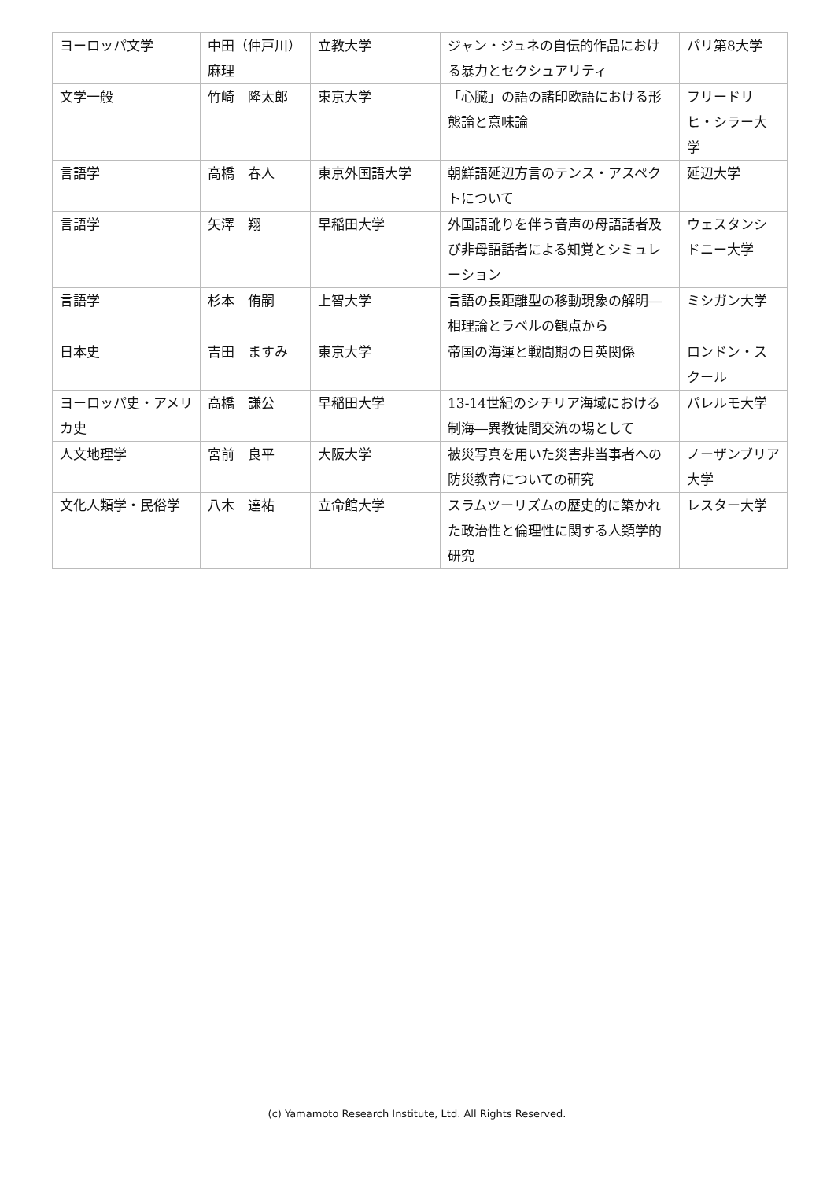| ヨーロッパ文学 | 中田（仲戸川）麻理 | 立教大学 | ジャン・ジュネの自伝的作品における暴力とセクシュアリティ | パリ第8大学 |
| 文学一般 | 竹崎 隆太郎 | 東京大学 | 「心臓」の語の諸印欧語における形態論と意味論 | フリードリヒ・シラー大学 |
| 言語学 | 高橋 春人 | 東京外国語大学 | 朝鮮語延辺方言のテンス・アスペクトについて | 延辺大学 |
| 言語学 | 矢澤 翔 | 早稲田大学 | 外国語訛りを伴う音声の母語話者及び非母語話者による知覚とシミュレーション | ウェスタンシドニー大学 |
| 言語学 | 杉本 侑嗣 | 上智大学 | 言語の長距離型の移動現象の解明―相理論とラベルの観点から | ミシガン大学 |
| 日本史 | 吉田 ますみ | 東京大学 | 帝国の海運と戦間期の日英関係 | ロンドン・スクール |
| ヨーロッパ史・アメリカ史 | 高橋 謙公 | 早稲田大学 | 13-14世紀のシチリア海域における制海―異教徒間交流の場として | パレルモ大学 |
| 人文地理学 | 宮前 良平 | 大阪大学 | 被災写真を用いた災害非当事者への防災教育についての研究 | ノーザンブリア大学 |
| 文化人類学・民俗学 | 八木 達祐 | 立命館大学 | スラムツーリズムの歴史的に築かれた政治性と倫理性に関する人類学的研究 | レスター大学 |
(c) Yamamoto Research Institute, Ltd. All Rights Reserved.